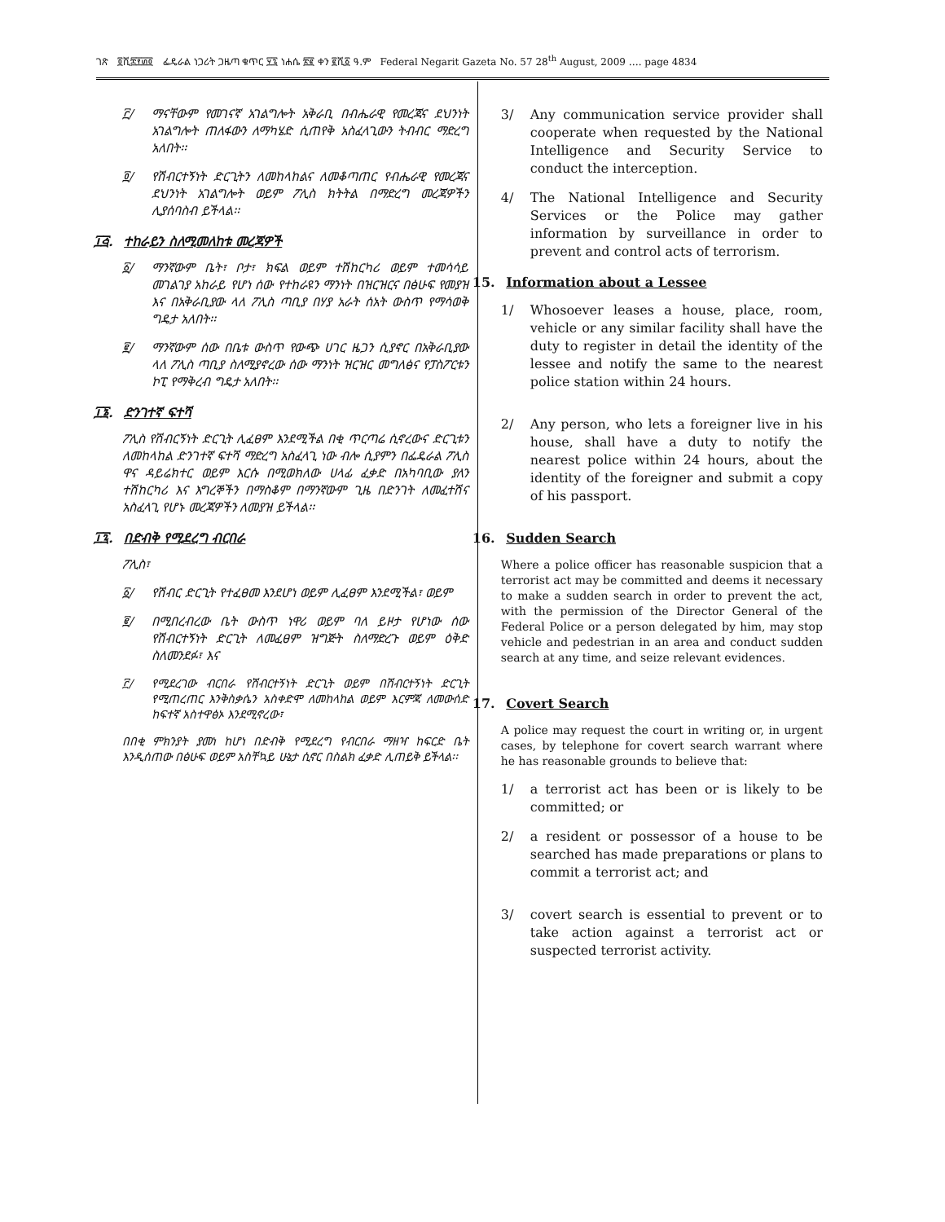ገጽ ፬ሺ፰፻፴፬ ፌዴራል ነጋሪት ጋዜጣ ቁጥር ፶፯ ነሐሴ ፳፪ ቀን ፪ሺ፩ ዓ.ም Federal Negarit Gazeta No. 57 28<sup>th</sup> August, 2009 …. page 4834
፫/ ማናቸውም የመገናኛ አገልግሎት አቅራቢ በብሔራዊ የመረጃና ደህንነት አገልግሎት ጠለፋውን ለማካሄድ ሲጠየቅ አስፈላጊውን ትብብር ማድረግ አለበት፡፡
፬/ የሽብርተኝነት ድርጊትን ለመከላከልና ለመቆጣጠር የብሔራዊ የመረጃና ደህንነት አገልግሎት ወይም ፖሊስ ክትትል በማድረግ መረጃዎችን ሊያሰባስብ ይችላል፡፡
፲፭. ተከራይን ስለሚመለከቱ መረጃዎች
፩/ ማንኛውም ቤት፣ ቦታ፣ ክፍል ወይም ተሽከርካሪ ወይም ተመሳሳይ መገልገያ አከራይ የሆነ ሰው የተከራዩን ማንነት በዝርዝርና በፅሁፍ የመያዝ እና በአቅራቢያው ላለ ፖሊስ ጣቢያ በሃያ አራት ሰአት ውስጥ የማሳወቅ ግዴታ አለበት፡፡
፪/ ማንኛውም ሰው በቤቱ ውስጥ የውጭ ሀገር ዜጋን ሲያኖር በአቅራቢያው ላለ ፖሊስ ጣቢያ ስለሚያኖረው ሰው ማንነት ዝርዝር መግለፅና የፓስፖርቱን ኮፒ የማቅረብ ግዴታ አለበት፡፡
፲፮. ድንገተኛ ፍተሻ
ፖሊስ የሽብርኝነት ድርጊት ሊፈፀም እንደሚችል በቂ ጥርጣሬ ሲኖረውና ድርጊቱን ለመከላከል ድንገተኛ ፍተሻ ማድረግ አስፈላጊ ነው ብሎ ሲያምን በፌዴራል ፖሊስ ዋና ዳይሬክተር ወይም እርሱ በሚወክለው ሀላፊ ፈቃድ በአካባቢው ያለን ተሽከርካሪ እና እግረኞችን በማስቆም በማንኛውም ጊዜ በድንገት ለመፈተሽና አስፈላጊ የሆኑ መረጃዎችን ለመያዝ ይችላል፡፡
፲፯. በድብቅ የሚደረግ ብርበራ
ፖሊስ፣
፩/ የሽብር ድርጊት የተፈፀመ እንደሆነ ወይም ሊፈፀም እንደሚችል፣ ወይም
፪/ በሚበረብረው ቤት ውስጥ ነዋሪ ወይም ባለ ይዞታ የሆነው ሰው የሽብርተኝነት ድርጊት ለመፈፀም ዝግጅት ስለማድረጉ ወይም ዕቅድ ስለመንደፉ፣ እና
፫/ የሚደረገው ብርበራ የሽብርተኝነት ድርጊት ወይም በሽብርተኝነት ድርጊት የሚጠረጠር እንቅስቃሴን አስቀድሞ ለመከላከል ወይም እርምጃ ለመውሰድ ከፍተኛ አስተዋፅኦ እንደሚኖረው፣
በበቂ ምክንያት ያመነ ከሆነ በድብቅ የሚደረግ የብርበራ ማዘዣ ከፍርድ ቤት እንዲሰጠው በፅሁፍ ወይም አስቸኳይ ሁኔታ ሲኖር በስልክ ፈቃድ ሊጠይቅ ይችላል፡፡
3/ Any communication service provider shall cooperate when requested by the National Intelligence and Security Service to conduct the interception.
4/ The National Intelligence and Security Services or the Police may gather information by surveillance in order to prevent and control acts of terrorism.
15. Information about a Lessee
1/ Whosoever leases a house, place, room, vehicle or any similar facility shall have the duty to register in detail the identity of the lessee and notify the same to the nearest police station within 24 hours.
2/ Any person, who lets a foreigner live in his house, shall have a duty to notify the nearest police within 24 hours, about the identity of the foreigner and submit a copy of his passport.
16. Sudden Search
Where a police officer has reasonable suspicion that a terrorist act may be committed and deems it necessary to make a sudden search in order to prevent the act, with the permission of the Director General of the Federal Police or a person delegated by him, may stop vehicle and pedestrian in an area and conduct sudden search at any time, and seize relevant evidences.
17. Covert Search
A police may request the court in writing or, in urgent cases, by telephone for covert search warrant where he has reasonable grounds to believe that:
1/ a terrorist act has been or is likely to be committed; or
2/ a resident or possessor of a house to be searched has made preparations or plans to commit a terrorist act; and
3/ covert search is essential to prevent or to take action against a terrorist act or suspected terrorist activity.